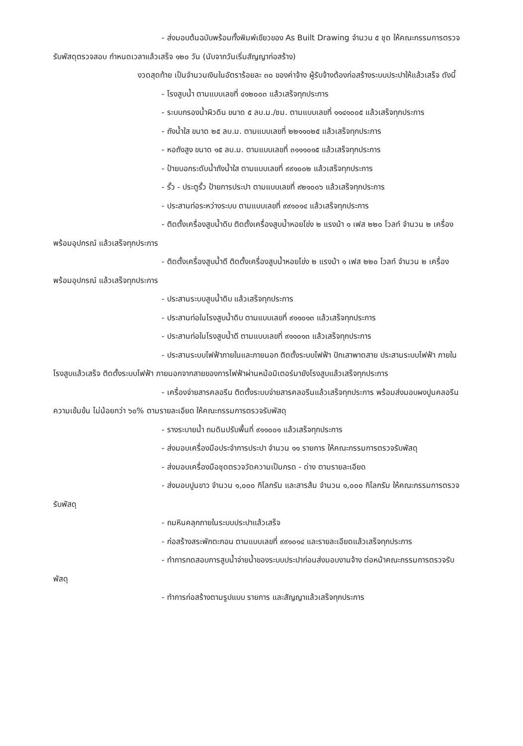- ส่งมอบต้นฉบับพร้อมทั้งพิมพ์เขียวของ As Built Drawing จำนวน ๕ ชุด ให้คณะกรรมการตรวจรับพัสดุตรวจสอบ กำหนดเวลาแล้วเสร็จ ๑๒๐ วัน (นับจากวันเริ่มสัญญาก่อสร้าง)
งวดสุดท้าย เป็นจำนวนเงินในอัตราร้อยละ ๓๐ ของค่าจ้าง ผู้รับจ้างต้องก่อสร้างระบบประปาให้แล้วเสร็จ ดังนี้
- โรงสูบน้ำ ตามแบบเลขที่ ๔๑๒๐๐๓ แล้วเสร็จทุกประการ
- ระบบกรองน้ำผิวดิน ขนาด ๕ ลบ.ม./ชม. ตามแบบเลขที่ ๑๑๔๑๐๐๕ แล้วเสร็จทุกประการ
- ถังน้ำใส ขนาด ๒๕ ลบ.ม. ตามแบบเลขที่ ๒๒๑๑๐๒๕ แล้วเสร็จทุกประการ
- หอถังสูง ขนาด ๑๕ ลบ.ม. ตามแบบเลขที่ ๓๑๑๑๐๑๕ แล้วเสร็จทุกประการ
- ป้ายบอกระดับน้ำถังน้ำใส ตามแบบเลขที่ ๙๙๑๐๐๒ แล้วเสร็จทุกประการ
- รั้ว - ประตูรั้ว ป้ายการประปา ตามแบบเลขที่ ๙๒๑๐๐๖ แล้วเสร็จทุกประการ
- ประสานท่อระหว่างระบบ ตามแบบเลขที่ ๙๙๑๐๑๔ แล้วเสร็จทุกประการ
- ติดตั้งเครื่องสูบน้ำดิบ ติดตั้งเครื่องสูบน้ำหอยโข่ง ๒ แรงม้า ๑ เฟส ๒๒๐ โวลท์ จำนวน ๒ เครื่อง พร้อมอุปกรณ์ แล้วเสร็จทุกประการ
- ติดตั้งเครื่องสูบน้ำดี ติดตั้งเครื่องสูบน้ำหอยโข่ง ๒ แรงม้า ๑ เฟส ๒๒๐ โวลท์ จำนวน ๒ เครื่อง พร้อมอุปกรณ์ แล้วเสร็จทุกประการ
- ประสานระบบสูบน้ำดิบ แล้วเสร็จทุกประการ
- ประสานท่อในโรงสูบน้ำดิบ ตามแบบเลขที่ ๙๑๑๐๑๓ แล้วเสร็จทุกประการ
- ประสานท่อในโรงสูบน้ำดี ตามแบบเลขที่ ๙๑๑๐๑๓ แล้วเสร็จทุกประการ
- ประสานระบบไฟฟ้าภายในและภายนอก ติดตั้งระบบไฟฟ้า ปักเสาพาดสาย ประสานระบบไฟฟ้า ภายในโรงสูบแล้วเสร็จ ติดตั้งระบบไฟฟ้า ภายนอกจากสายของการไฟฟ้าผ่านหม้อมิเตอร์มายังโรงสูบแล้วเสร็จทุกประการ
- เครื่องจ่ายสารคลอรีน ติดตั้งระบบจ่ายสารคลอรีนแล้วเสร็จทุกประการ พร้อมส่งมอบผงปูนคลอรีนความเข้มข้น ไม่น้อยกว่า ๖๐% ตามรายละเอียด ให้คณะกรรมการตรวจรับพัสดุ
- รางระบายน้ำ ถมดินปรับพื้นที่ ๙๑๑๐๐๑ แล้วเสร็จทุกประการ
- ส่งมอบเครื่องมือประจำการประปา จำนวน ๑๑ รายการ ให้คณะกรรมการตรวจรับพัสดุ
- ส่งมอบเครื่องมือชุดตรวจวัดความเป็นกรด - ด่าง ตามรายละเอียด
- ส่งมอบปูนขาว จำนวน ๑,๐๐๐ กิโลกรัม และสารส้ม จำนวน ๑,๐๐๐ กิโลกรัม ให้คณะกรรมการตรวจรับพัสดุ
- ถมหินคลุกภายในระบบประปาแล้วเสร็จ
- ก่อสร้างสระพักตะกอน ตามแบบเลขที่ ๙๙๑๐๑๔ และรายละเอียดแล้วเสร็จทุกประการ
- ทำการทดสอบการสูบน้ำจ่ายน้ำของระบบประปาก่อนส่งมอบงานจ้าง ต่อหน้าคณะกรรมการตรวจรับพัสดุ
- ทำการก่อสร้างตามรูปแบบ รายการ และสัญญาแล้วเสร็จทุกประการ